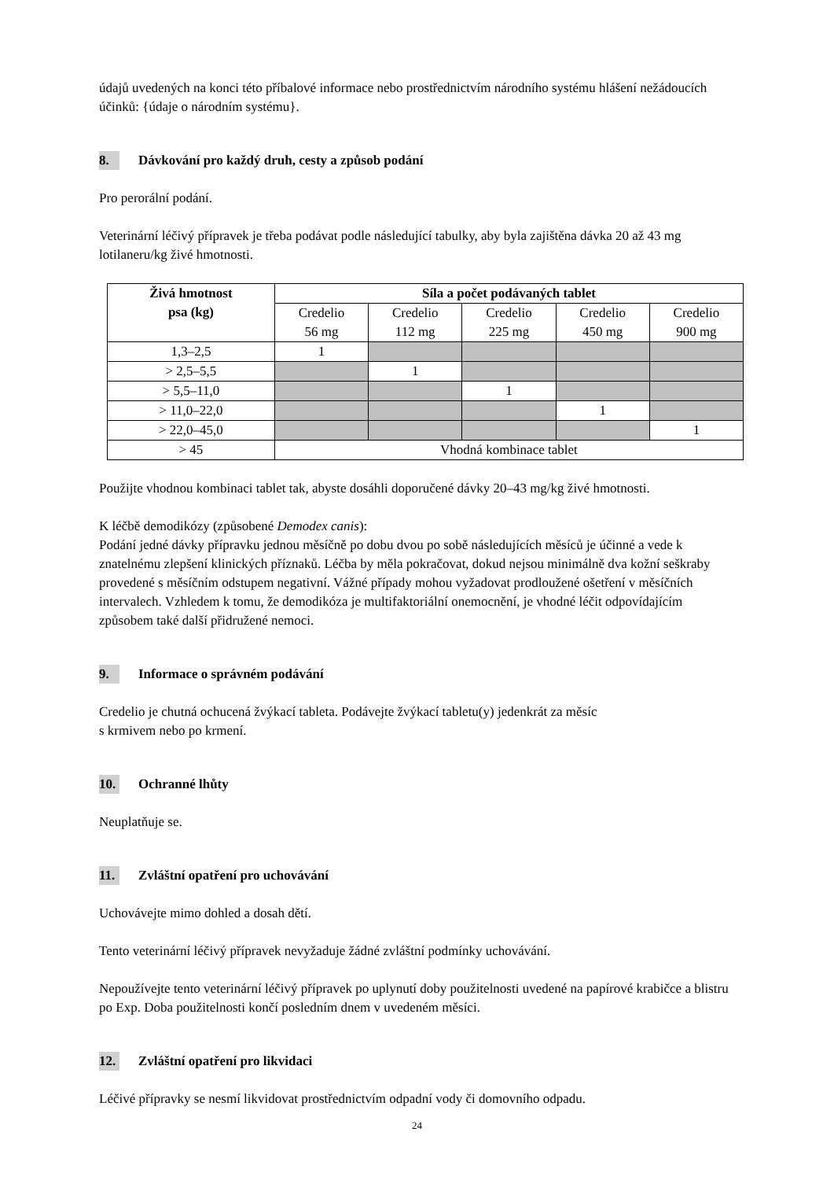údajů uvedených na konci této příbalové informace nebo prostřednictvím národního systému hlášení nežádoucích účinků: {údaje o národním systému}.
8. Dávkování pro každý druh, cesty a způsob podání
Pro perorální podání.
Veterinární léčivý přípravek je třeba podávat podle následující tabulky, aby byla zajištěna dávka 20 až 43 mg lotilaneru/kg živé hmotnosti.
| Živá hmotnost psa (kg) | Síla a počet podávaných tablet | | | | |
| --- | --- | --- | --- | --- | --- |
| | Credelio 56 mg | Credelio 112 mg | Credelio 225 mg | Credelio 450 mg | Credelio 900 mg |
| 1,3–2,5 | 1 | | | | |
| > 2,5–5,5 | | 1 | | | |
| > 5,5–11,0 | | | 1 | | |
| > 11,0–22,0 | | | | 1 | |
| > 22,0–45,0 | | | | | 1 |
| > 45 | Vhodná kombinace tablet | | | | |
Použijte vhodnou kombinaci tablet tak, abyste dosáhli doporučené dávky 20–43 mg/kg živé hmotnosti.
K léčbě demodikózy (způsobené Demodex canis):
Podání jedné dávky přípravku jednou měsíčně po dobu dvou po sobě následujících měsíců je účinné a vede k znatelnému zlepšení klinických příznaků. Léčba by měla pokračovat, dokud nejsou minimálně dva kožní seškraby provedené s měsíčním odstupem negativní. Vážné případy mohou vyžadovat prodloužené ošetření v měsíčních intervalech. Vzhledem k tomu, že demodikóza je multifaktoriální onemocnění, je vhodné léčit odpovídajícím způsobem také další přidružené nemoci.
9. Informace o správném podávání
Credelio je chutná ochucená žvýkací tableta. Podávejte žvýkací tabletu(y) jedenkrát za měsíc
s krmivem nebo po krmení.
10. Ochranné lhůty
Neuplatňuje se.
11. Zvláštní opatření pro uchovávání
Uchovávejte mimo dohled a dosah dětí.
Tento veterinární léčivý přípravek nevyžaduje žádné zvláštní podmínky uchovávání.
Nepoužívejte tento veterinární léčivý přípravek po uplynutí doby použitelnosti uvedené na papírové krabičce a blistru po Exp. Doba použitelnosti končí posledním dnem v uvedeném měsíci.
12. Zvláštní opatření pro likvidaci
Léčivé přípravky se nesmí likvidovat prostřednictvím odpadní vody či domovního odpadu.
24